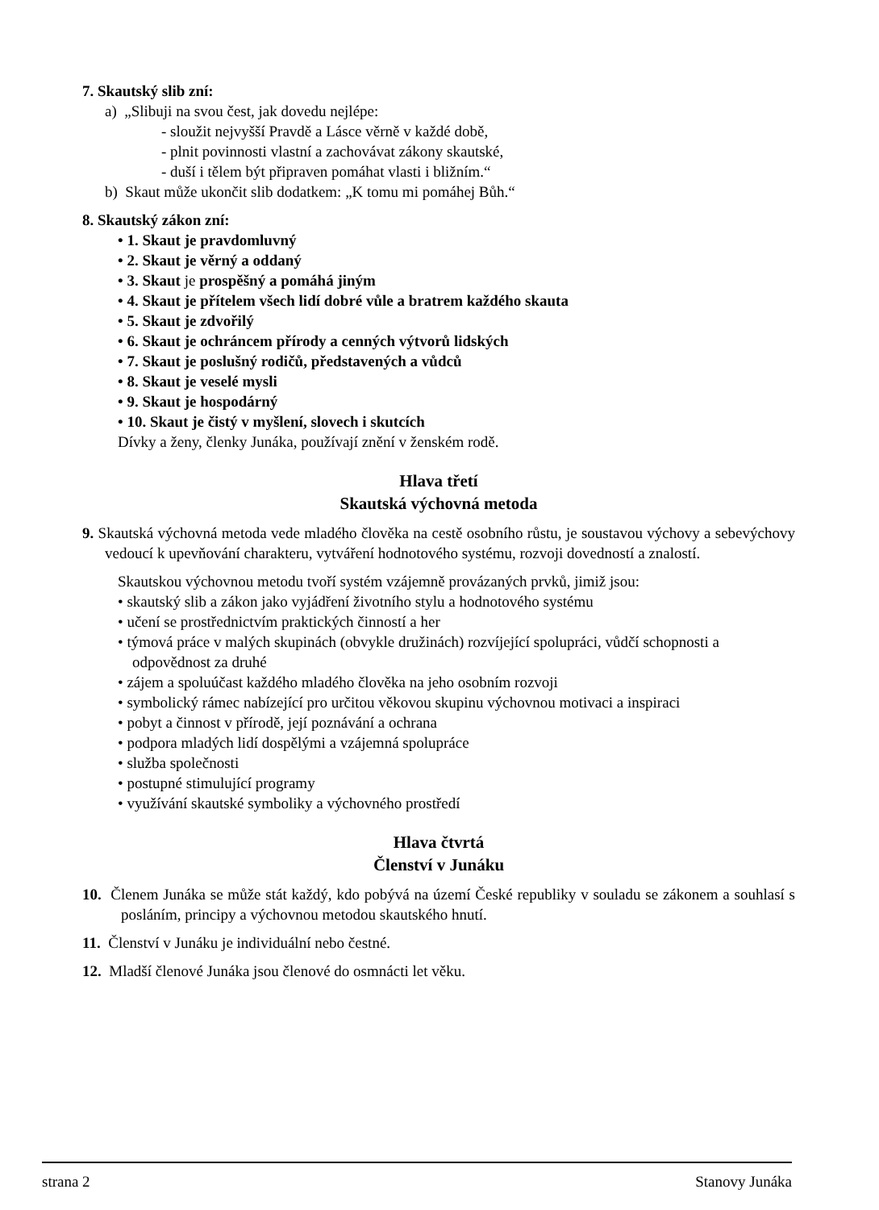7. Skautský slib zní:
a) „Slibuji na svou čest, jak dovedu nejlépe:
- sloužit nejvyšší Pravdě a Lásce věrně v každé době,
- plnit povinnosti vlastní a zachovávat zákony skautské,
- duší i tělem být připraven pomáhat vlasti i bližním.“
b) Skaut může ukončit slib dodatkem: „K tomu mi pomáhej Bůh.“
8. Skautský zákon zní:
• 1. Skaut je pravdomluvný
• 2. Skaut je věrný a oddaný
• 3. Skaut je prospěšný a pomáhá jiným
• 4. Skaut je přítelem všech lidí dobré vůle a bratrem každého skauta
• 5. Skaut je zdvořilý
• 6. Skaut je ochráncem přírody a cenných výtvorů lidských
• 7. Skaut je poslušný rodičů, představených a vůdců
• 8. Skaut je veselé mysli
• 9. Skaut je hospodárný
• 10. Skaut je čistý v myšlení, slovech i skutcích
Dívky a ženy, členky Junáka, používají znění v ženském rodě.
Hlava třetí
Skautská výchovná metoda
9. Skautská výchovná metoda vede mladého člověka na cestě osobního růstu, je soustavou výchovy a sebevýchovy vedoucí k upevňování charakteru, vytváření hodnotového systému, rozvoji dovedností a znalostí.
Skautskou výchovnou metodu tvoří systém vzájemně provázaných prvků, jimiž jsou:
• skautský slib a zákon jako vyjádření životního stylu a hodnotového systému
• učení se prostřednictvím praktických činností a her
• týmová práce v malých skupinách (obvykle družinách) rozvíjející spolupráci, vůdčí schopnosti a odpovědnost za druhé
• zájem a spoluúčast každého mladého člověka na jeho osobním rozvoji
• symbolický rámec nabízející pro určitou věkovou skupinu výchovnou motivaci a inspiraci
• pobyt a činnost v přírodě, její poznávání a ochrana
• podpora mladých lidí dospělými a vzájemná spolupráce
• služba společnosti
• postupné stimulující programy
• využívání skautské symboliky a výchovného prostředí
Hlava čtvrtá
Členství v Junáku
10. Členem Junáka se může stát každý, kdo pobývá na území České republiky v souladu se zákonem a souhlasí s posláním, principy a výchovnou metodou skautského hnutí.
11. Členství v Junáku je individuální nebo čestné.
12. Mladší členové Junáka jsou členové do osmnácti let věku.
strana 2 Stanovy Junáka